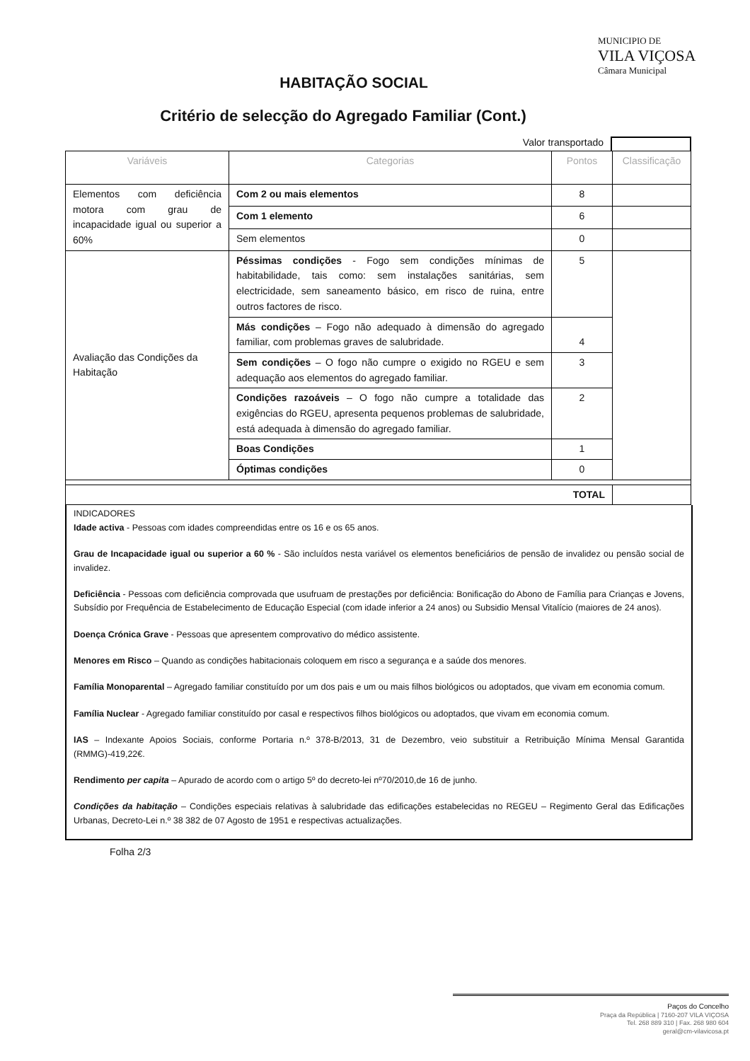MUNICIPIO DE
VILA VIÇOSA
Câmara Municipal
HABITAÇÃO SOCIAL
Critério de selecção do Agregado Familiar (Cont.)
Valor transportado
| Variáveis | Categorias | Pontos | Classificação |
| --- | --- | --- | --- |
| Elementos com deficiência motora com grau de incapacidade igual ou superior a 60% | Com 2 ou mais elementos | 8 | |
| | Com 1 elemento | 6 | |
| | Sem elementos | 0 | |
| Avaliação das Condições da Habitação | Péssimas condições - Fogo sem condições mínimas de habitabilidade, tais como: sem instalações sanitárias, sem electricidade, sem saneamento básico, em risco de ruina, entre outros factores de risco. | 5 | |
| | Más condições – Fogo não adequado à dimensão do agregado familiar, com problemas graves de salubridade. | 4 | |
| | Sem condições – O fogo não cumpre o exigido no RGEU e sem adequação aos elementos do agregado familiar. | 3 | |
| | Condições razoáveis – O fogo não cumpre a totalidade das exigências do RGEU, apresenta pequenos problemas de salubridade, está adequada à dimensão do agregado familiar. | 2 | |
| | Boas Condições | 1 | |
| | Óptimas condições | 0 | |
| TOTAL | | | |
INDICADORES
Idade activa - Pessoas com idades compreendidas entre os 16 e os 65 anos.
Grau de Incapacidade igual ou superior a 60 % - São incluídos nesta variável os elementos beneficiários de pensão de invalidez ou pensão social de invalidez.
Deficiência - Pessoas com deficiência comprovada que usufruam de prestações por deficiência: Bonificação do Abono de Família para Crianças e Jovens, Subsídio por Frequência de Estabelecimento de Educação Especial (com idade inferior a 24 anos) ou Subsidio Mensal Vitalício (maiores de 24 anos).
Doença Crónica Grave - Pessoas que apresentem comprovativo do médico assistente.
Menores em Risco – Quando as condições habitacionais coloquem em risco a segurança e a saúde dos menores.
Família Monoparental – Agregado familiar constituído por um dos pais e um ou mais filhos biológicos ou adoptados, que vivam em economia comum.
Família Nuclear - Agregado familiar constituído por casal e respectivos filhos biológicos ou adoptados, que vivam em economia comum.
IAS – Indexante Apoios Sociais, conforme Portaria n.º 378-B/2013, 31 de Dezembro, veio substituir a Retribuição Mínima Mensal Garantida (RMMG)-419,22€.
Rendimento per capita – Apurado de acordo com o artigo 5º do decreto-lei nº70/2010,de 16 de junho.
Condições da habitação – Condições especiais relativas à salubridade das edificações estabelecidas no REGEU – Regimento Geral das Edificações Urbanas, Decreto-Lei n.º 38 382 de 07 Agosto de 1951 e respectivas actualizações.
Folha 2/3
Paços do Concelho
Praça da República | 7160-207 VILA VIÇOSA
Tel. 268 889 310 | Fax. 268 980 604
geral@cm-vilavicosa.pt